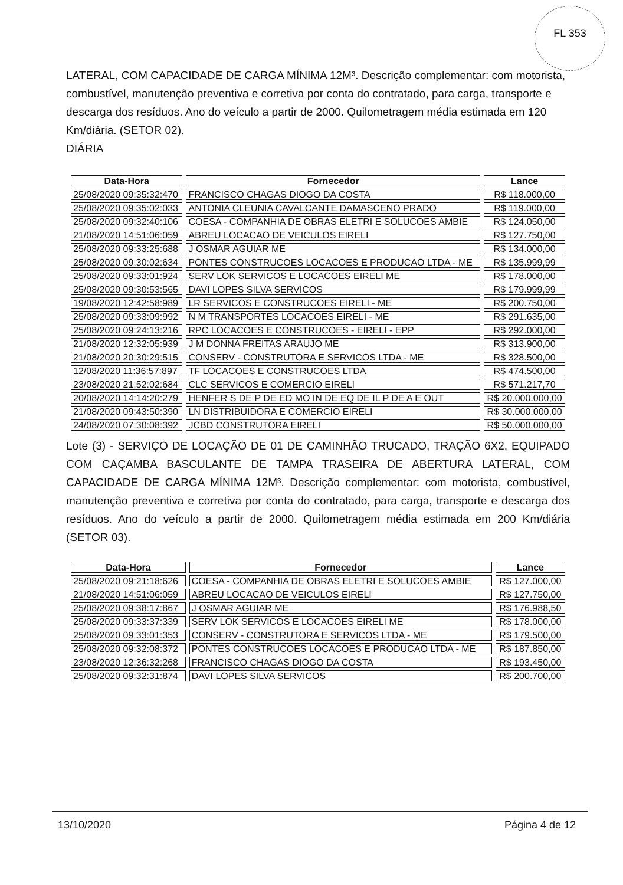FL 353
LATERAL, COM CAPACIDADE DE CARGA MÍNIMA 12M³. Descrição complementar: com motorista, combustível, manutenção preventiva e corretiva por conta do contratado, para carga, transporte e descarga dos resíduos. Ano do veículo a partir de 2000. Quilometragem média estimada em 120 Km/diária. (SETOR 02).
DIÁRIA
| Data-Hora | Fornecedor | Lance |
| --- | --- | --- |
| 25/08/2020 09:35:32:470 | FRANCISCO CHAGAS DIOGO DA COSTA | R$ 118.000,00 |
| 25/08/2020 09:35:02:033 | ANTONIA CLEUNIA CAVALCANTE DAMASCENO PRADO | R$ 119.000,00 |
| 25/08/2020 09:32:40:106 | COESA - COMPANHIA DE OBRAS ELETRI E SOLUCOES AMBIE | R$ 124.050,00 |
| 21/08/2020 14:51:06:059 | ABREU LOCACAO DE VEICULOS EIRELI | R$ 127.750,00 |
| 25/08/2020 09:33:25:688 | J OSMAR AGUIAR ME | R$ 134.000,00 |
| 25/08/2020 09:30:02:634 | PONTES CONSTRUCOES LOCACOES E PRODUCAO LTDA - ME | R$ 135.999,99 |
| 25/08/2020 09:33:01:924 | SERV LOK SERVICOS E LOCACOES EIRELI ME | R$ 178.000,00 |
| 25/08/2020 09:30:53:565 | DAVI LOPES SILVA SERVICOS | R$ 179.999,99 |
| 19/08/2020 12:42:58:989 | LR SERVICOS E CONSTRUCOES EIRELI - ME | R$ 200.750,00 |
| 25/08/2020 09:33:09:992 | N M TRANSPORTES LOCACOES EIRELI - ME | R$ 291.635,00 |
| 25/08/2020 09:24:13:216 | RPC LOCACOES E CONSTRUCOES - EIRELI - EPP | R$ 292.000,00 |
| 21/08/2020 12:32:05:939 | J M DONNA FREITAS ARAUJO ME | R$ 313.900,00 |
| 21/08/2020 20:30:29:515 | CONSERV - CONSTRUTORA E SERVICOS LTDA - ME | R$ 328.500,00 |
| 12/08/2020 11:36:57:897 | TF LOCACOES E CONSTRUCOES LTDA | R$ 474.500,00 |
| 23/08/2020 21:52:02:684 | CLC SERVICOS E COMERCIO EIRELI | R$ 571.217,70 |
| 20/08/2020 14:14:20:279 | HENFER S DE P DE ED MO IN DE EQ DE IL P DE A E OUT | R$ 20.000.000,00 |
| 21/08/2020 09:43:50:390 | LN DISTRIBUIDORA E COMERCIO EIRELI | R$ 30.000.000,00 |
| 24/08/2020 07:30:08:392 | JCBD CONSTRUTORA EIRELI | R$ 50.000.000,00 |
Lote (3) - SERVIÇO DE LOCAÇÃO DE 01 DE CAMINHÃO TRUCADO, TRAÇÃO 6X2, EQUIPADO COM CAÇAMBA BASCULANTE DE TAMPA TRASEIRA DE ABERTURA LATERAL, COM CAPACIDADE DE CARGA MÍNIMA 12M³. Descrição complementar: com motorista, combustível, manutenção preventiva e corretiva por conta do contratado, para carga, transporte e descarga dos resíduos. Ano do veículo a partir de 2000. Quilometragem média estimada em 200 Km/diária (SETOR 03).
| Data-Hora | Fornecedor | Lance |
| --- | --- | --- |
| 25/08/2020 09:21:18:626 | COESA - COMPANHIA DE OBRAS ELETRI E SOLUCOES AMBIE | R$ 127.000,00 |
| 21/08/2020 14:51:06:059 | ABREU LOCACAO DE VEICULOS EIRELI | R$ 127.750,00 |
| 25/08/2020 09:38:17:867 | J OSMAR AGUIAR ME | R$ 176.988,50 |
| 25/08/2020 09:33:37:339 | SERV LOK SERVICOS E LOCACOES EIRELI ME | R$ 178.000,00 |
| 25/08/2020 09:33:01:353 | CONSERV - CONSTRUTORA E SERVICOS LTDA - ME | R$ 179.500,00 |
| 25/08/2020 09:32:08:372 | PONTES CONSTRUCOES LOCACOES E PRODUCAO LTDA - ME | R$ 187.850,00 |
| 23/08/2020 12:36:32:268 | FRANCISCO CHAGAS DIOGO DA COSTA | R$ 193.450,00 |
| 25/08/2020 09:32:31:874 | DAVI LOPES SILVA SERVICOS | R$ 200.700,00 |
13/10/2020 Página 4 de 12